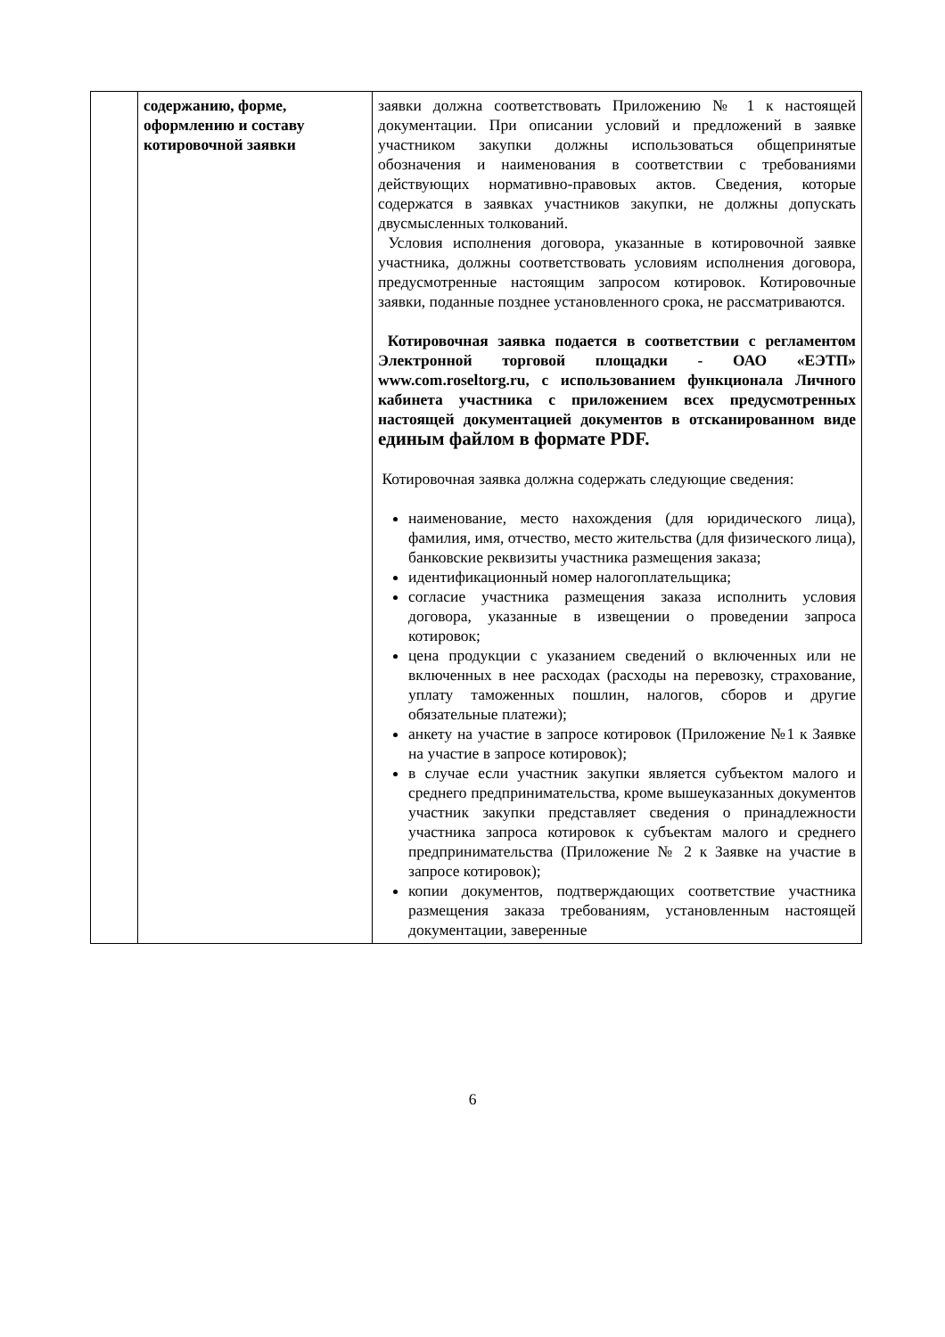| | содержанию, форме, оформлению и составу котировочной заявки | заявки должна соответствовать Приложению № 1 к настоящей документации. При описании условий и предложений в заявке участником закупки должны использоваться общепринятые обозначения и наименования в соответствии с требованиями действующих нормативно-правовых актов. Сведения, которые содержатся в заявках участников закупки, не должны допускать двусмысленных толкований. Условия исполнения договора, указанные в котировочной заявке участника, должны соответствовать условиям исполнения договора, предусмотренные настоящим запросом котировок. Котировочные заявки, поданные позднее установленного срока, не рассматриваются. Котировочная заявка подается в соответствии с регламентом Электронной торговой площадки - ОАО «ЕЭТП» www.com.roseltorg.ru, с использованием функционала Личного кабинета участника с приложением всех предусмотренных настоящей документацией документов в отсканированном виде единым файлом в формате PDF. Котировочная заявка должна содержать следующие сведения: наименование, место нахождения (для юридического лица), фамилия, имя, отчество, место жительства (для физического лица), банковские реквизиты участника размещения заказа; идентификационный номер налогоплательщика; согласие участника размещения заказа исполнить условия договора, указанные в извещении о проведении запроса котировок; цена продукции с указанием сведений о включенных или не включенных в нее расходах (расходы на перевозку, страхование, уплату таможенных пошлин, налогов, сборов и другие обязательные платежи); анкету на участие в запросе котировок (Приложение №1 к Заявке на участие в запросе котировок); в случае если участник закупки является субъектом малого и среднего предпринимательства, кроме вышеуказанных документов участник закупки представляет сведения о принадлежности участника запроса котировок к субъектам малого и среднего предпринимательства (Приложение № 2 к Заявке на участие в запросе котировок); копии документов, подтверждающих соответствие участника размещения заказа требованиям, установленным настоящей документации, заверенные |
6